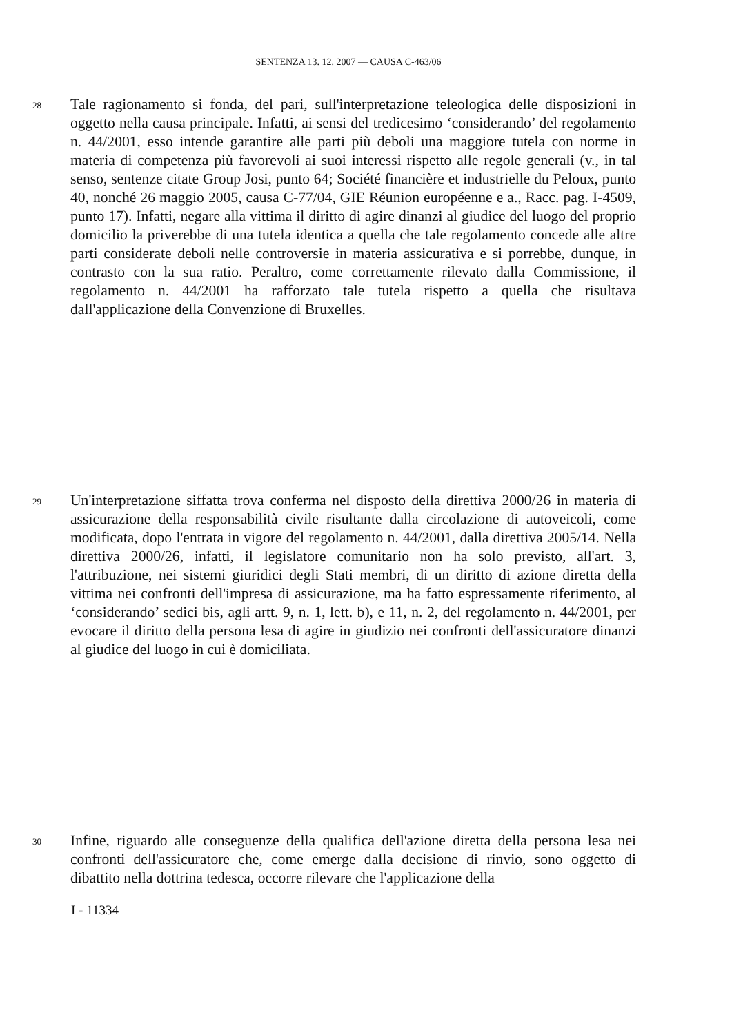SENTENZA 13. 12. 2007 — CAUSA C-463/06
28
Tale ragionamento si fonda, del pari, sull'interpretazione teleologica delle disposizioni in oggetto nella causa principale. Infatti, ai sensi del tredicesimo ‘considerando’ del regolamento n. 44/2001, esso intende garantire alle parti più deboli una maggiore tutela con norme in materia di competenza più favorevoli ai suoi interessi rispetto alle regole generali (v., in tal senso, sentenze citate Group Josi, punto 64; Société financière et industrielle du Peloux, punto 40, nonché 26 maggio 2005, causa C-77/04, GIE Réunion européenne e a., Racc. pag. I-4509, punto 17). Infatti, negare alla vittima il diritto di agire dinanzi al giudice del luogo del proprio domicilio la priverebbe di una tutela identica a quella che tale regolamento concede alle altre parti considerate deboli nelle controversie in materia assicurativa e si porrebbe, dunque, in contrasto con la sua ratio. Peraltro, come correttamente rilevato dalla Commissione, il regolamento n. 44/2001 ha rafforzato tale tutela rispetto a quella che risultava dall'applicazione della Convenzione di Bruxelles.
29
Un'interpretazione siffatta trova conferma nel disposto della direttiva 2000/26 in materia di assicurazione della responsabilità civile risultante dalla circolazione di autoveicoli, come modificata, dopo l'entrata in vigore del regolamento n. 44/2001, dalla direttiva 2005/14. Nella direttiva 2000/26, infatti, il legislatore comunitario non ha solo previsto, all'art. 3, l'attribuzione, nei sistemi giuridici degli Stati membri, di un diritto di azione diretta della vittima nei confronti dell'impresa di assicurazione, ma ha fatto espressamente riferimento, al ‘considerando’ sedici bis, agli artt. 9, n. 1, lett. b), e 11, n. 2, del regolamento n. 44/2001, per evocare il diritto della persona lesa di agire in giudizio nei confronti dell'assicuratore dinanzi al giudice del luogo in cui è domiciliata.
30
Infine, riguardo alle conseguenze della qualifica dell'azione diretta della persona lesa nei confronti dell'assicuratore che, come emerge dalla decisione di rinvio, sono oggetto di dibattito nella dottrina tedesca, occorre rilevare che l'applicazione della
I - 11334